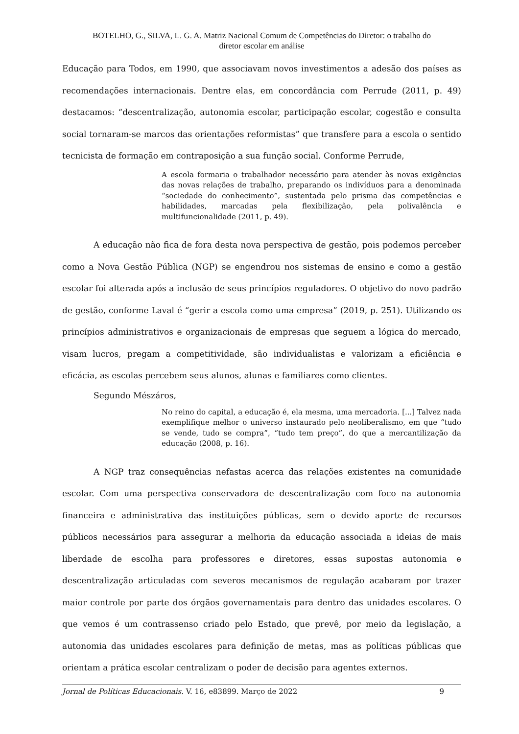BOTELHO, G., SILVA, L. G. A. Matriz Nacional Comum de Competências do Diretor: o trabalho do
diretor escolar em análise
Educação para Todos, em 1990, que associavam novos investimentos a adesão dos países as recomendações internacionais. Dentre elas, em concordância com Perrude (2011, p. 49) destacamos: “descentralização, autonomia escolar, participação escolar, cogestão e consulta social tornaram-se marcos das orientações reformistas” que transfere para a escola o sentido tecnicista de formação em contraposição a sua função social. Conforme Perrude,
A escola formaria o trabalhador necessário para atender às novas exigências das novas relações de trabalho, preparando os indivíduos para a denominada “sociedade do conhecimento”, sustentada pelo prisma das competências e habilidades, marcadas pela flexibilização, pela polivalência e multifuncionalidade (2011, p. 49).
A educação não fica de fora desta nova perspectiva de gestão, pois podemos perceber como a Nova Gestão Pública (NGP) se engendrou nos sistemas de ensino e como a gestão escolar foi alterada após a inclusão de seus princípios reguladores. O objetivo do novo padrão de gestão, conforme Laval é “gerir a escola como uma empresa” (2019, p. 251). Utilizando os princípios administrativos e organizacionais de empresas que seguem a lógica do mercado, visam lucros, pregam a competitividade, são individualistas e valorizam a eficiência e eficácia, as escolas percebem seus alunos, alunas e familiares como clientes.
Segundo Mészáros,
No reino do capital, a educação é, ela mesma, uma mercadoria. [...] Talvez nada exemplifique melhor o universo instaurado pelo neoliberalismo, em que “tudo se vende, tudo se compra”, “tudo tem preço”, do que a mercantilização da educação (2008, p. 16).
A NGP traz consequências nefastas acerca das relações existentes na comunidade escolar. Com uma perspectiva conservadora de descentralização com foco na autonomia financeira e administrativa das instituições públicas, sem o devido aporte de recursos públicos necessários para assegurar a melhoria da educação associada a ideias de mais liberdade de escolha para professores e diretores, essas supostas autonomia e descentralização articuladas com severos mecanismos de regulação acabaram por trazer maior controle por parte dos órgãos governamentais para dentro das unidades escolares. O que vemos é um contrassenso criado pelo Estado, que prevê, por meio da legislação, a autonomia das unidades escolares para definição de metas, mas as políticas públicas que orientam a prática escolar centralizam o poder de decisão para agentes externos.
Jornal de Políticas Educacionais. V. 16, e83899. Março de 2022 9